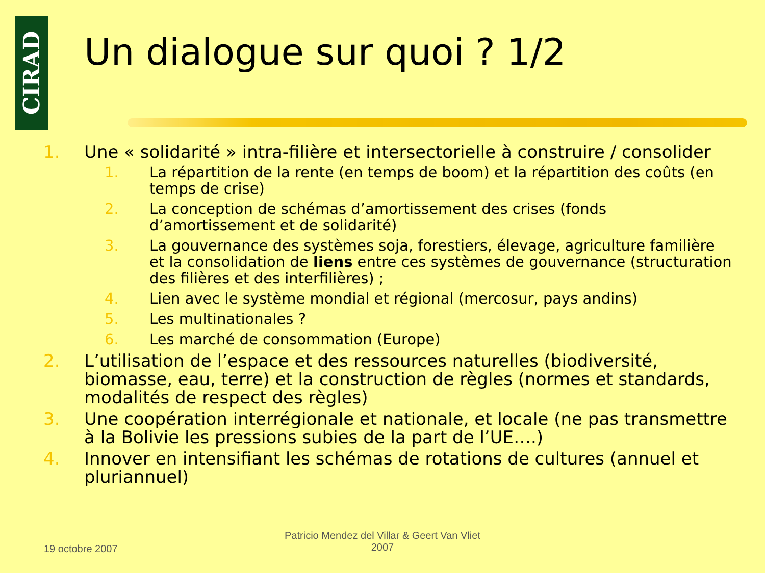CIRAD
Un dialogue sur quoi ? 1/2
1. Une « solidarité » intra-filière et intersectorielle à construire / consolider
1. La répartition de la rente (en temps de boom) et la répartition des coûts (en temps de crise)
2. La conception de schémas d’amortissement des crises (fonds d’amortissement et de solidarité)
3. La gouvernance des systèmes soja, forestiers, élevage, agriculture familière et la consolidation de liens entre ces systèmes de gouvernance (structuration des filières et des interfilières) ;
4. Lien avec le système mondial et régional (mercosur, pays andins)
5. Les multinationales ?
6. Les marché de consommation (Europe)
2. L’utilisation de l’espace et des ressources naturelles (biodiversité, biomasse, eau, terre) et la construction de règles (normes et standards, modalités de respect des règles)
3. Une coopération interrégionale et nationale, et locale (ne pas transmettre à la Bolivie les pressions subies de la part de l’UE….)
4. Innover en intensifiant les schémas de rotations de cultures (annuel et pluriannuel)
19 octobre 2007
Patricio Mendez del Villar & Geert Van Vliet
2007